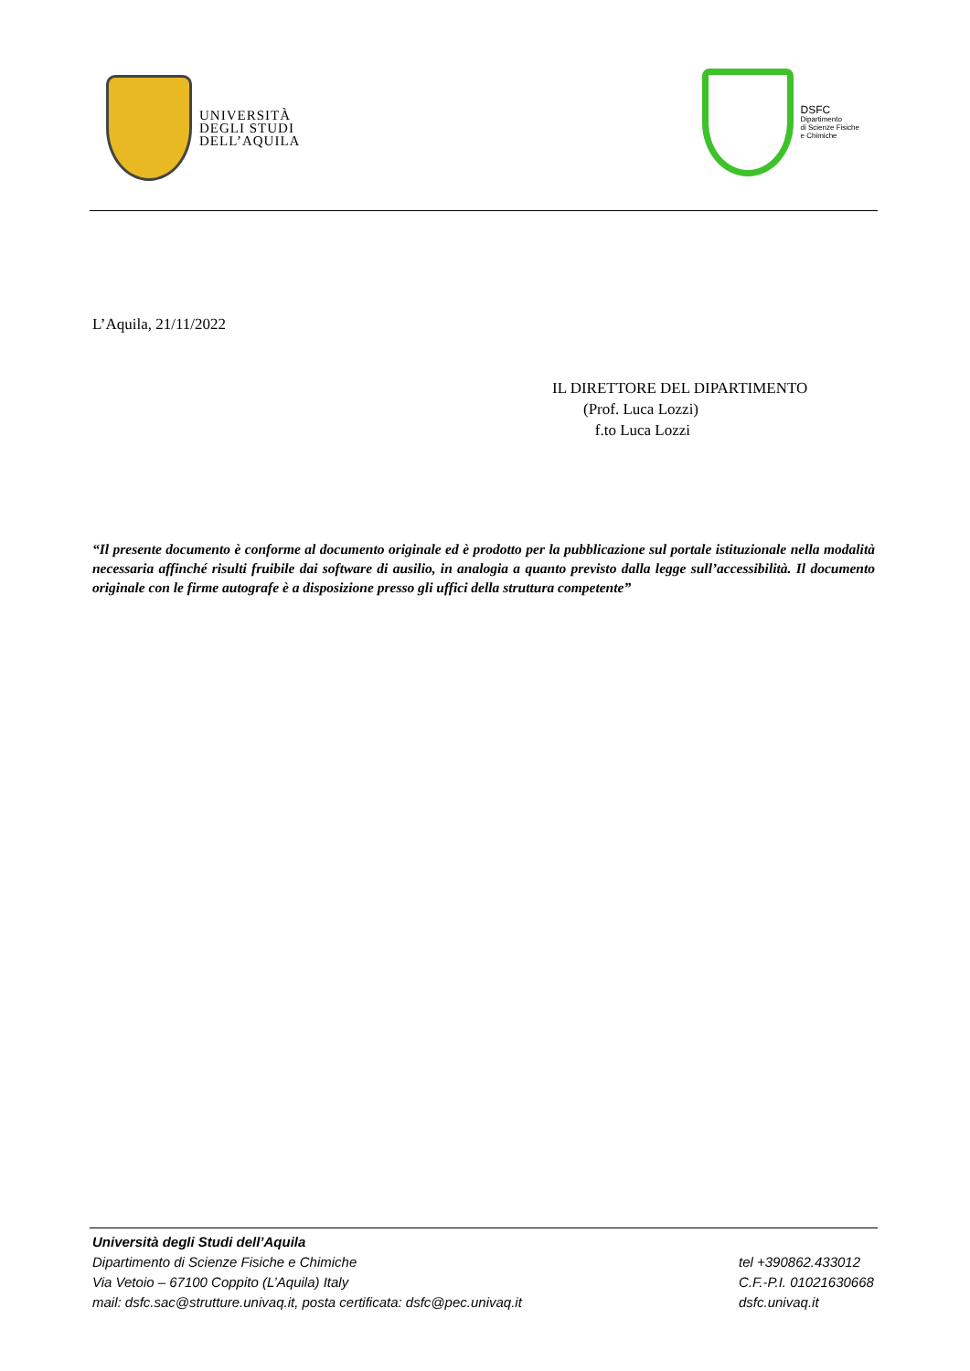UNIVERSITÀ
DEGLI STUDI
DELL’AQUILA
DSFC
Dipartimento
di Scienze Fisiche
e Chimiche
L’Aquila, 21/11/2022
IL DIRETTORE DEL DIPARTIMENTO
(Prof. Luca Lozzi)
f.to Luca Lozzi
“Il presente documento è conforme al documento originale ed è prodotto per la pubblicazione sul portale istituzionale nella modalità necessaria affinché risulti fruibile dai software di ausilio, in analogia a quanto previsto dalla legge sull’accessibilità. Il documento originale con le firme autografe è a disposizione presso gli uffici della struttura competente”
Università degli Studi dell’Aquila
Dipartimento di Scienze Fisiche e Chimiche
Via Vetoio – 67100 Coppito (L’Aquila) Italy
mail: dsfc.sac@strutture.univaq.it, posta certificata: dsfc@pec.univaq.it
tel +390862.433012
C.F.-P.I. 01021630668
dsfc.univaq.it